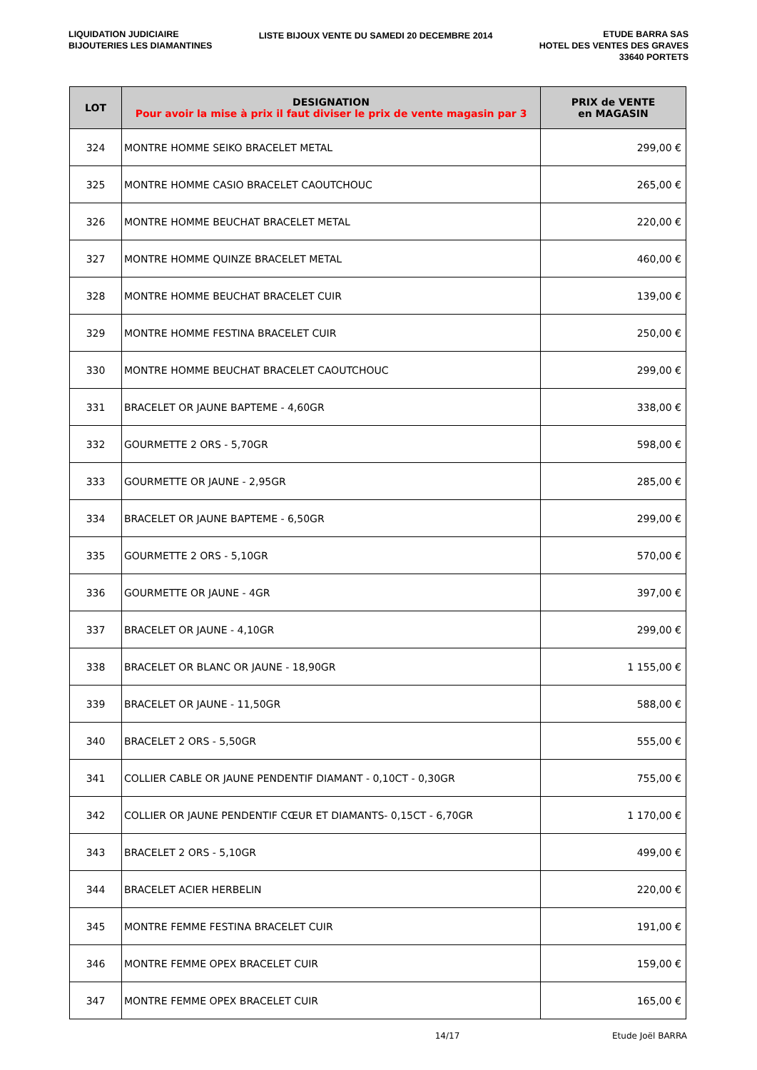LIQUIDATION JUDICIAIRE
BIJOUTERIES LES DIAMANTINES
LISTE BIJOUX VENTE DU SAMEDI 20 DECEMBRE 2014
ETUDE BARRA SAS
HOTEL DES VENTES DES GRAVES
33640 PORTETS
| LOT | DESIGNATION Pour avoir la mise à prix il faut diviser le prix de vente magasin par 3 | PRIX de VENTE en MAGASIN |
| --- | --- | --- |
| 324 | MONTRE HOMME SEIKO BRACELET METAL | 299,00 € |
| 325 | MONTRE HOMME CASIO BRACELET CAOUTCHOUC | 265,00 € |
| 326 | MONTRE HOMME BEUCHAT BRACELET METAL | 220,00 € |
| 327 | MONTRE HOMME QUINZE BRACELET METAL | 460,00 € |
| 328 | MONTRE HOMME BEUCHAT BRACELET CUIR | 139,00 € |
| 329 | MONTRE HOMME FESTINA BRACELET CUIR | 250,00 € |
| 330 | MONTRE HOMME BEUCHAT BRACELET CAOUTCHOUC | 299,00 € |
| 331 | BRACELET OR JAUNE BAPTEME - 4,60GR | 338,00 € |
| 332 | GOURMETTE 2 ORS - 5,70GR | 598,00 € |
| 333 | GOURMETTE OR JAUNE - 2,95GR | 285,00 € |
| 334 | BRACELET OR JAUNE BAPTEME - 6,50GR | 299,00 € |
| 335 | GOURMETTE 2 ORS - 5,10GR | 570,00 € |
| 336 | GOURMETTE OR JAUNE - 4GR | 397,00 € |
| 337 | BRACELET OR JAUNE - 4,10GR | 299,00 € |
| 338 | BRACELET OR BLANC OR JAUNE - 18,90GR | 1 155,00 € |
| 339 | BRACELET OR JAUNE - 11,50GR | 588,00 € |
| 340 | BRACELET 2 ORS - 5,50GR | 555,00 € |
| 341 | COLLIER CABLE OR JAUNE PENDENTIF DIAMANT - 0,10CT - 0,30GR | 755,00 € |
| 342 | COLLIER OR JAUNE PENDENTIF CŒUR ET DIAMANTS- 0,15CT - 6,70GR | 1 170,00 € |
| 343 | BRACELET 2 ORS - 5,10GR | 499,00 € |
| 344 | BRACELET ACIER HERBELIN | 220,00 € |
| 345 | MONTRE FEMME FESTINA BRACELET CUIR | 191,00 € |
| 346 | MONTRE FEMME OPEX BRACELET CUIR | 159,00 € |
| 347 | MONTRE FEMME OPEX BRACELET CUIR | 165,00 € |
14/17 Etude Joël BARRA